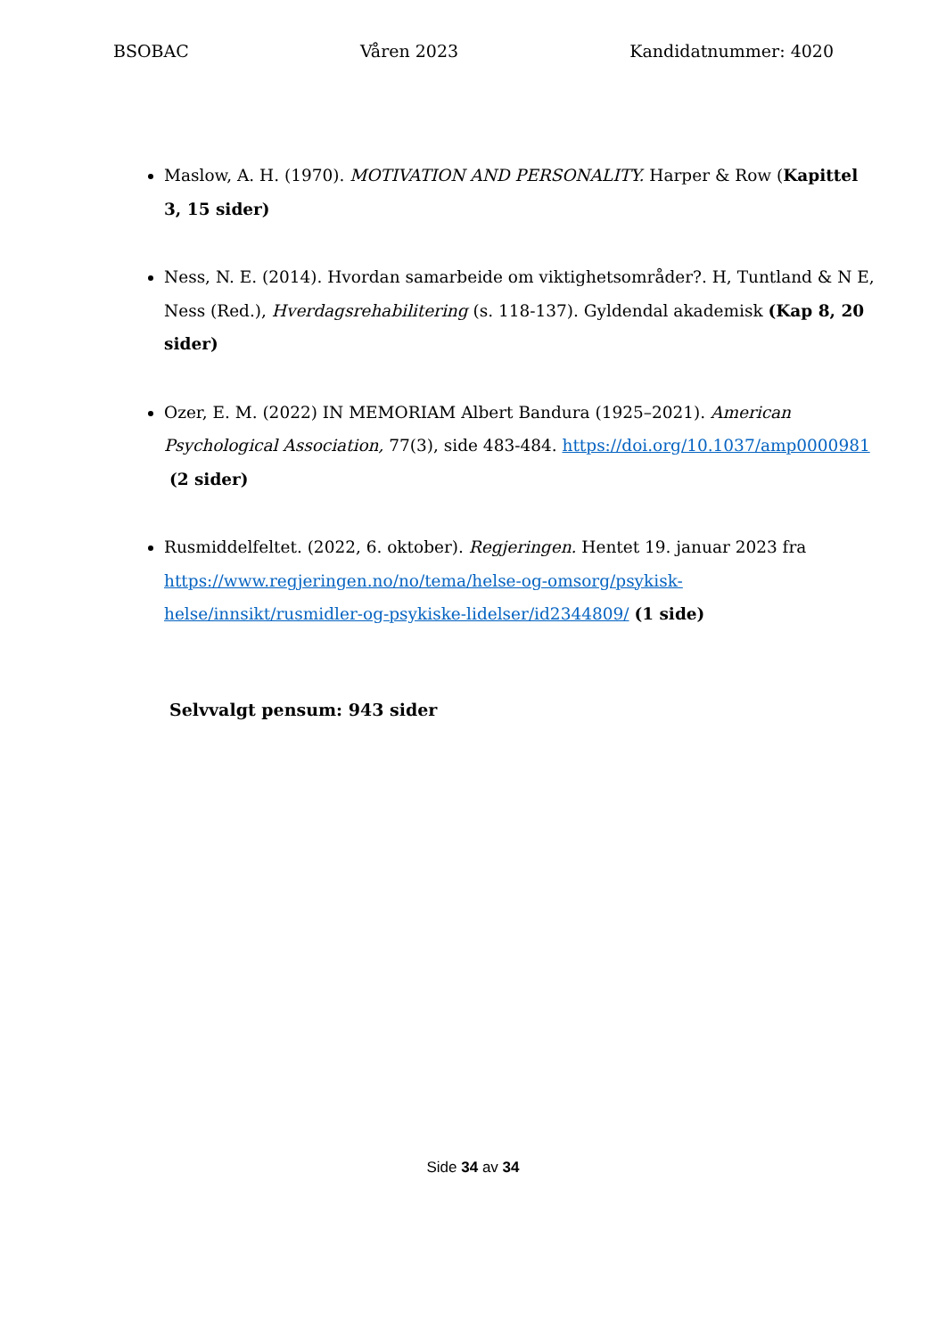BSOBAC Våren 2023 Kandidatnummer: 4020
Maslow, A. H. (1970). MOTIVATION AND PERSONALITY. Harper & Row (Kapittel 3, 15 sider)
Ness, N. E. (2014). Hvordan samarbeide om viktighetsområder?. H, Tuntland & N E, Ness (Red.), Hverdagsrehabilitering (s. 118-137). Gyldendal akademisk (Kap 8, 20 sider)
Ozer, E. M. (2022) IN MEMORIAM Albert Bandura (1925–2021). American Psychological Association, 77(3), side 483-484. https://doi.org/10.1037/amp0000981 (2 sider)
Rusmiddelfeltet. (2022, 6. oktober). Regjeringen. Hentet 19. januar 2023 fra https://www.regjeringen.no/no/tema/helse-og-omsorg/psykisk-helse/innsikt/rusmidler-og-psykiske-lidelser/id2344809/ (1 side)
Selvvalgt pensum: 943 sider
Side 34 av 34